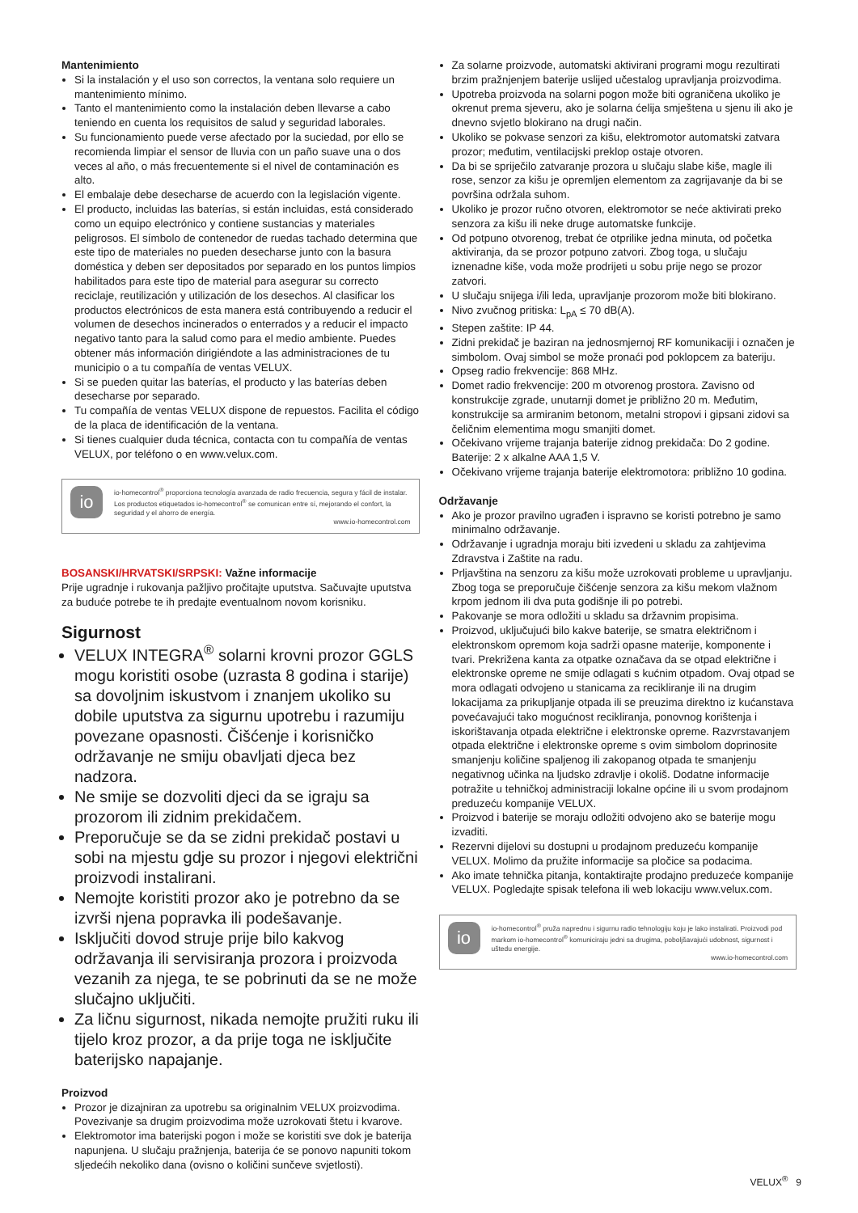Mantenimiento
Si la instalación y el uso son correctos, la ventana solo requiere un mantenimiento mínimo.
Tanto el mantenimiento como la instalación deben llevarse a cabo teniendo en cuenta los requisitos de salud y seguridad laborales.
Su funcionamiento puede verse afectado por la suciedad, por ello se recomienda limpiar el sensor de lluvia con un paño suave una o dos veces al año, o más frecuentemente si el nivel de contaminación es alto.
El embalaje debe desecharse de acuerdo con la legislación vigente.
El producto, incluidas las baterías, si están incluidas, está considerado como un equipo electrónico y contiene sustancias y materiales peligrosos. El símbolo de contenedor de ruedas tachado determina que este tipo de materiales no pueden desecharse junto con la basura doméstica y deben ser depositados por separado en los puntos limpios habilitados para este tipo de material para asegurar su correcto reciclaje, reutilización y utilización de los desechos. Al clasificar los productos electrónicos de esta manera está contribuyendo a reducir el volumen de desechos incinerados o enterrados y a reducir el impacto negativo tanto para la salud como para el medio ambiente. Puedes obtener más información dirigiéndote a las administraciones de tu municipio o a tu compañía de ventas VELUX.
Si se pueden quitar las baterías, el producto y las baterías deben desecharse por separado.
Tu compañía de ventas VELUX dispone de repuestos. Facilita el código de la placa de identificación de la ventana.
Si tienes cualquier duda técnica, contacta con tu compañía de ventas VELUX, por teléfono o en www.velux.com.
io
io-homecontrol<sup>®</sup> proporciona tecnología avanzada de radio frecuencia, segura y fácil de instalar. Los productos etiquetados io-homecontrol<sup>®</sup> se comunican entre sí, mejorando el confort, la seguridad y el ahorro de energía.
www.io-homecontrol.com
BOSANSKI/HRVATSKI/SRPSKI: Važne informacije
Prije ugradnje i rukovanja pažljivo pročitajte uputstva. Sačuvajte uputstva za buduće potrebe te ih predajte eventualnom novom korisniku.
Sigurnost
VELUX INTEGRA<sup>®</sup> solarni krovni prozor GGLS mogu koristiti osobe (uzrasta 8 godina i starije) sa dovoljnim iskustvom i znanjem ukoliko su dobile uputstva za sigurnu upotrebu i razumiju povezane opasnosti. Čišćenje i korisničko održavanje ne smiju obavljati djeca bez nadzora.
Ne smije se dozvoliti djeci da se igraju sa prozorom ili zidnim prekidačem.
Preporučuje se da se zidni prekidač postavi u sobi na mjestu gdje su prozor i njegovi električni proizvodi instalirani.
Nemojte koristiti prozor ako je potrebno da se izvrši njena popravka ili podešavanje.
Isključiti dovod struje prije bilo kakvog održavanja ili servisiranja prozora i proizvoda vezanih za njega, te se pobrinuti da se ne može slučajno uključiti.
Za ličnu sigurnost, nikada nemojte pružiti ruku ili tijelo kroz prozor, a da prije toga ne isključite baterijsko napajanje.
Proizvod
Prozor je dizajniran za upotrebu sa originalnim VELUX proizvodima. Povezivanje sa drugim proizvodima može uzrokovati štetu i kvarove.
Elektromotor ima baterijski pogon i može se koristiti sve dok je baterija napunjena. U slučaju pražnjenja, baterija će se ponovo napuniti tokom sljedećih nekoliko dana (ovisno o količini sunčeve svjetlosti).
Za solarne proizvode, automatski aktivirani programi mogu rezultirati brzim pražnjenjem baterije uslijed učestalog upravljanja proizvodima.
Upotreba proizvoda na solarni pogon može biti ograničena ukoliko je okrenut prema sjeveru, ako je solarna ćelija smještena u sjenu ili ako je dnevno svjetlo blokirano na drugi način.
Ukoliko se pokvase senzori za kišu, elektromotor automatski zatvara prozor; međutim, ventilacijski preklop ostaje otvoren.
Da bi se spriječilo zatvaranje prozora u slučaju slabe kiše, magle ili rose, senzor za kišu je opremljen elementom za zagrijavanje da bi se površina održala suhom.
Ukoliko je prozor ručno otvoren, elektromotor se neće aktivirati preko senzora za kišu ili neke druge automatske funkcije.
Od potpuno otvorenog, trebat će otprilike jedna minuta, od početka aktiviranja, da se prozor potpuno zatvori. Zbog toga, u slučaju iznenadne kiše, voda može prodrijeti u sobu prije nego se prozor zatvori.
U slučaju snijega i/ili leda, upravljanje prozorom može biti blokirano.
Nivo zvučnog pritiska: L<sub>pA</sub> ≤ 70 dB(A).
Stepen zaštite: IP 44.
Zidni prekidač je baziran na jednosmjernoj RF komunikaciji i označen je simbolom. Ovaj simbol se može pronaći pod poklopcem za bateriju.
Opseg radio frekvencije: 868 MHz.
Domet radio frekvencije: 200 m otvorenog prostora. Zavisno od konstrukcije zgrade, unutarnji domet je približno 20 m. Međutim, konstrukcije sa armiranim betonom, metalni stropovi i gipsani zidovi sa čeličnim elementima mogu smanjiti domet.
Očekivano vrijeme trajanja baterije zidnog prekidača: Do 2 godine. Baterije: 2 x alkalne AAA 1,5 V.
Očekivano vrijeme trajanja baterije elektromotora: približno 10 godina.
Održavanje
Ako je prozor pravilno ugrađen i ispravno se koristi potrebno je samo minimalno održavanje.
Održavanje i ugradnja moraju biti izvedeni u skladu za zahtjevima Zdravstva i Zaštite na radu.
Prljavština na senzoru za kišu može uzrokovati probleme u upravljanju. Zbog toga se preporučuje čišćenje senzora za kišu mekom vlažnom krpom jednom ili dva puta godišnje ili po potrebi.
Pakovanje se mora odložiti u skladu sa državnim propisima.
Proizvod, uključujući bilo kakve baterije, se smatra električnom i elektronskom opremom koja sadrži opasne materije, komponente i tvari. Prekrižena kanta za otpatke označava da se otpad električne i elektronske opreme ne smije odlagati s kućnim otpadom. Ovaj otpad se mora odlagati odvojeno u stanicama za recikliranje ili na drugim lokacijama za prikupljanje otpada ili se preuzima direktno iz kućanstava povećavajući tako mogućnost recikliranja, ponovnog korištenja i iskorištavanja otpada električne i elektronske opreme. Razvrstavanjem otpada električne i elektronske opreme s ovim simbolom doprinosite smanjenju količine spaljenog ili zakopanog otpada te smanjenju negativnog učinka na ljudsko zdravlje i okoliš. Dodatne informacije potražite u tehničkoj administraciji lokalne općine ili u svom prodajnom preduzeću kompanije VELUX.
Proizvod i baterije se moraju odložiti odvojeno ako se baterije mogu izvaditi.
Rezervni dijelovi su dostupni u prodajnom preduzeću kompanije VELUX. Molimo da pružite informacije sa pločice sa podacima.
Ako imate tehnička pitanja, kontaktirajte prodajno preduzeće kompanije VELUX. Pogledajte spisak telefona ili web lokaciju www.velux.com.
io
io-homecontrol<sup>®</sup> pruža naprednu i sigurnu radio tehnologiju koju je lako instalirati. Proizvodi pod markom io-homecontrol<sup>®</sup> komuniciraju jedni sa drugima, poboljšavajući udobnost, sigurnost i uštedu energije.
www.io-homecontrol.com
VELUX<sup>®</sup> 9